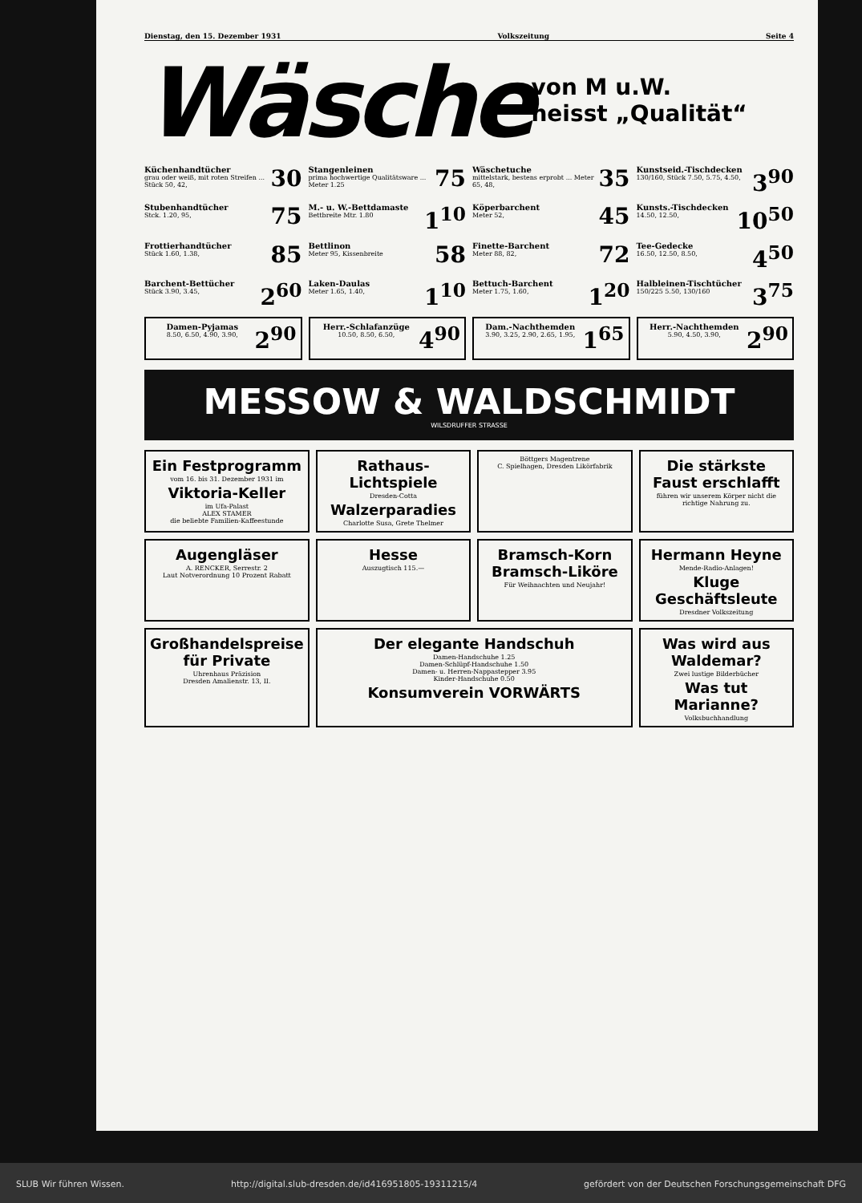Dienstag, den 15. Dezember 1931 Volkszeitung Seite 4
Wäsche
von M u.W.
heisst „Qualität“
30
Küchenhandtücher
grau oder weiß, mit roten Streifen ... Stück 50, 42,
75
Stangenleinen
prima hochwertige Qualitätsware ... Meter 1.25
35
Wäschetuche
mittelstark, bestens erprobt ... Meter 65, 48,
3<sup>90</sup>
Kunstseid.-Tischdecken
130/160, Stück 7.50, 5.75, 4.50,
75
Stubenhandtücher
Stck. 1.20, 95,
1<sup>10</sup>
M.- u. W.-Bettdamaste
Bettbreite Mtr. 1.80
45
Köperbarchent
Meter 52,
10<sup>50</sup>
Kunsts.-Tischdecken
14.50, 12.50,
85
Frottierhandtücher
Stück 1.60, 1.38,
58
Bettlinon
Meter 95, Kissenbreite
72
Finette-Barchent
Meter 88, 82,
4<sup>50</sup>
Tee-Gedecke
16.50, 12.50, 8.50,
2<sup>60</sup>
Barchent-Bettücher
Stück 3.90, 3.45,
1<sup>10</sup>
Laken-Daulas
Meter 1.65, 1.40,
1<sup>20</sup>
Bettuch-Barchent
Meter 1.75, 1.60,
3<sup>75</sup>
Halbleinen-Tischtücher
150/225 5.50, 130/160
2<sup>90</sup>
Damen-Pyjamas
8.50, 6.50, 4.90, 3.90,
4<sup>90</sup>
Herr.-Schlafanzüge
10.50, 8.50, 6.50,
1<sup>65</sup>
Dam.-Nachthemden
3.90, 3.25, 2.90, 2.65, 1.95,
2<sup>90</sup>
Herr.-Nachthemden
5.90, 4.50, 3.90,
MESSOW & WALDSCHMIDT
WILSDRUFFER STRASSE
Ein Festprogramm
vom 16. bis 31. Dezember 1931 im
Viktoria-Keller
im Ufa-Palast
ALEX STAMER
die beliebte Familien-Kaffeestunde
Rathaus-Lichtspiele
Dresden-Cotta
Walzerparadies
Charlotte Susa, Grete Thelmer
Böttgers Magentrene
C. Spielhagen, Dresden Likörfabrik
Die stärkste Faust erschlafft
führen wir unserem Körper nicht die richtige Nahrung zu.
Augengläser
A. RENCKER, Serrestr. 2
Laut Notverordnung 10 Prozent Rabatt
Hesse
Auszugtisch 115.—
Bramsch-Korn Bramsch-Liköre
Für Weihnachten und Neujahr!
Hermann Heyne
Mende-Radio-Anlagen!
Kluge Geschäftsleute
Dresdner Volkszeitung
Großhandelspreise für Private
Uhrenhaus Präzision
Dresden Amalienstr. 13, II.
Der elegante Handschuh
Damen-Handschuhe 1.25
Damen-Schlüpf-Handschuhe 1.50
Damen- u. Herren-Nappastepper 3.95
Kinder-Handschuhe 0.50
Konsumverein VORWÄRTS
Was wird aus Waldemar?
Zwei lustige Bilderbücher
Was tut Marianne?
Volksbuchhandlung
SLUB Wir führen Wissen. http://digital.slub-dresden.de/id416951805-19311215/4 gefördert von der Deutschen Forschungsgemeinschaft DFG